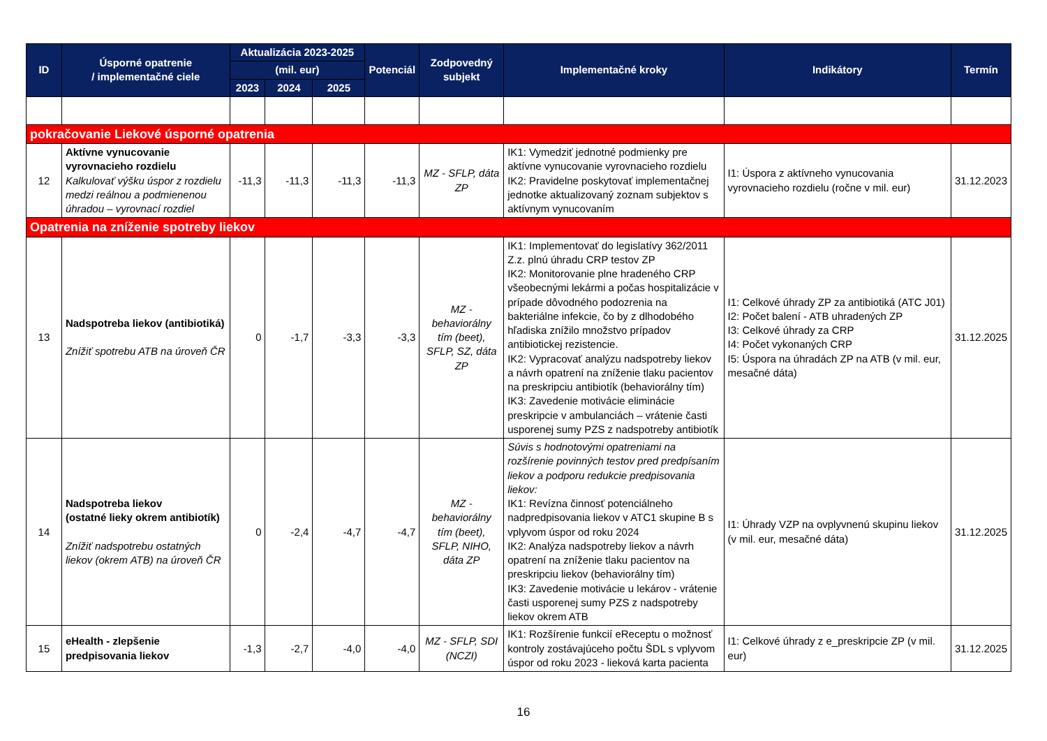| ID | Úsporné opatrenie / implementačné ciele | Aktualizácia 2023-2025 | | | Potenciál | Zodpovedný subjekt | Implementačné kroky | Indikátory | Termín |
| --- | --- | --- | --- | --- | --- | --- | --- | --- | --- |
| | | (mil. eur) | | | | | | | |
| | | 2023 | 2024 | 2025 | | | | | |
| pokračovanie Liekové úsporné opatrenia | | | | | | | | | |
| 12 | Aktívne vynucovanie vyrovnacieho rozdielu Kalkulovať výšku úspor z rozdielu medzi reálnou a podmienenou úhradou – vyrovnací rozdiel | -11,3 | -11,3 | -11,3 | -11,3 | MZ - SFLP, dáta ZP | IK1: Vymedziť jednotné podmienky pre aktívne vynucovanie vyrovnacieho rozdielu IK2: Pravidelne poskytovať implementačnej jednotke aktualizovaný zoznam subjektov s aktívnym vynucovaním | I1: Úspora z aktívneho vynucovania vyrovnacieho rozdielu (ročne v mil. eur) | 31.12.2023 |
| Opatrenia na zníženie spotreby liekov | | | | | | | | | |
| 13 | Nadspotreba liekov (antibiotiká) Znížiť spotrebu ATB na úroveň ČR | 0 | -1,7 | -3,3 | -3,3 | MZ - behaviorálny tím (beet), SFLP, SZ, dáta ZP | IK1: Implementovať do legislatívy 362/2011 Z.z. plnú úhradu CRP testov ZP IK2: Monitorovanie plne hradeného CRP všeobecnými lekármi a počas hospitalizácie v prípade dôvodného podozrenia na bakteriálne infekcie, čo by z dlhodobého hľadiska znížilo množstvo prípadov antibiotickej rezistencie. IK2: Vypracovať analýzu nadspotreby liekov a návrh opatrení na zníženie tlaku pacientov na preskripciu antibiotík (behaviorálny tím) IK3: Zavedenie motivácie eliminácie preskripcie v ambulanciách – vrátenie časti usporenej sumy PZS z nadspotreby antibiotík | I1: Celkové úhrady ZP za antibiotiká (ATC J01) I2: Počet balení - ATB uhradených ZP I3: Celkové úhrady za CRP I4: Počet vykonaných CRP I5: Úspora na úhradách ZP na ATB (v mil. eur, mesačné dáta) | 31.12.2025 |
| 14 | Nadspotreba liekov (ostatné lieky okrem antibiotík) Znížiť nadspotrebu ostatných liekov (okrem ATB) na úroveň ČR | 0 | -2,4 | -4,7 | -4,7 | MZ - behaviorálny tím (beet), SFLP, NIHO, dáta ZP | Súvis s hodnotovými opatreniami na rozšírenie povinných testov pred predpísaním liekov a podporu redukcie predpisovania liekov: IK1: Revízna činnosť potenciálneho nadpredpisovania liekov v ATC1 skupine B s vplyvom úspor od roku 2024 IK2: Analýza nadspotreby liekov a návrh opatrení na zníženie tlaku pacientov na preskripciu liekov (behaviorálny tím) IK3: Zavedenie motivácie u lekárov - vrátenie časti usporenej sumy PZS z nadspotreby liekov okrem ATB | I1: Úhrady VZP na ovplyvnenú skupinu liekov (v mil. eur, mesačné dáta) | 31.12.2025 |
| 15 | eHealth - zlepšenie predpisovania liekov | -1,3 | -2,7 | -4,0 | -4,0 | MZ - SFLP, SDI (NCZI) | IK1: Rozšírenie funkcií eReceptu o možnosť kontroly zostávajúceho počtu ŠDL s vplyvom úspor od roku 2023 - lieková karta pacienta | I1: Celkové úhrady z e_preskripcie ZP (v mil. eur) | 31.12.2025 |
16